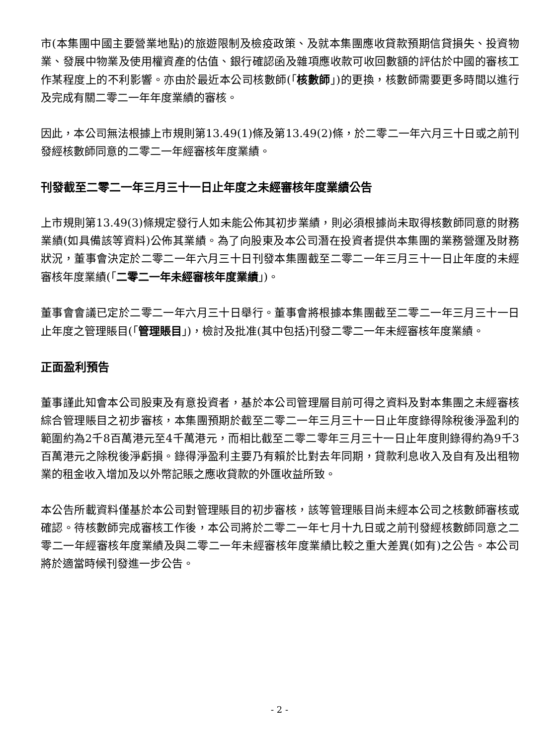市(本集團中國主要營業地點)的旅遊限制及檢疫政策、及就本集團應收貸款預期信貸損失、投資物業、發展中物業及使用權資產的估值、銀行確認函及雜項應收款可收回數額的評估於中國的審核工作某程度上的不利影響。亦由於最近本公司核數師(「核數師」)的更換，核數師需要更多時間以進行及完成有關二零二一年年度業績的審核。
因此，本公司無法根據上市規則第13.49(1)條及第13.49(2)條，於二零二一年六月三十日或之前刊發經核數師同意的二零二一年經審核年度業績。
刊發截至二零二一年三月三十一日止年度之未經審核年度業績公告
上市規則第13.49(3)條規定發行人如未能公佈其初步業績，則必須根據尚未取得核數師同意的財務業績(如具備該等資料)公佈其業績。為了向股東及本公司潛在投資者提供本集團的業務營運及財務狀況，董事會決定於二零二一年六月三十日刊發本集團截至二零二一年三月三十一日止年度的未經審核年度業績(「二零二一年未經審核年度業績」)。
董事會會議已定於二零二一年六月三十日舉行。董事會將根據本集團截至二零二一年三月三十一日止年度之管理賬目(「管理賬目」)，檢討及批准(其中包括)刊發二零二一年未經審核年度業績。
正面盈利預告
董事謹此知會本公司股東及有意投資者，基於本公司管理層目前可得之資料及對本集團之未經審核綜合管理賬目之初步審核，本集團預期於截至二零二一年三月三十一日止年度錄得除稅後淨盈利的範圍約為2千8百萬港元至4千萬港元，而相比截至二零二零年三月三十一日止年度則錄得約為9千3百萬港元之除稅後淨虧損。錄得淨盈利主要乃有賴於比對去年同期，貸款利息收入及自有及出租物業的租金收入增加及以外幣記賬之應收貸款的外匯收益所致。
本公告所載資料僅基於本公司對管理賬目的初步審核，該等管理賬目尚未經本公司之核數師審核或確認。待核數師完成審核工作後，本公司將於二零二一年七月十九日或之前刊發經核數師同意之二零二一年經審核年度業績及與二零二一年未經審核年度業績比較之重大差異(如有)之公告。本公司將於適當時候刊發進一步公告。
- 2 -